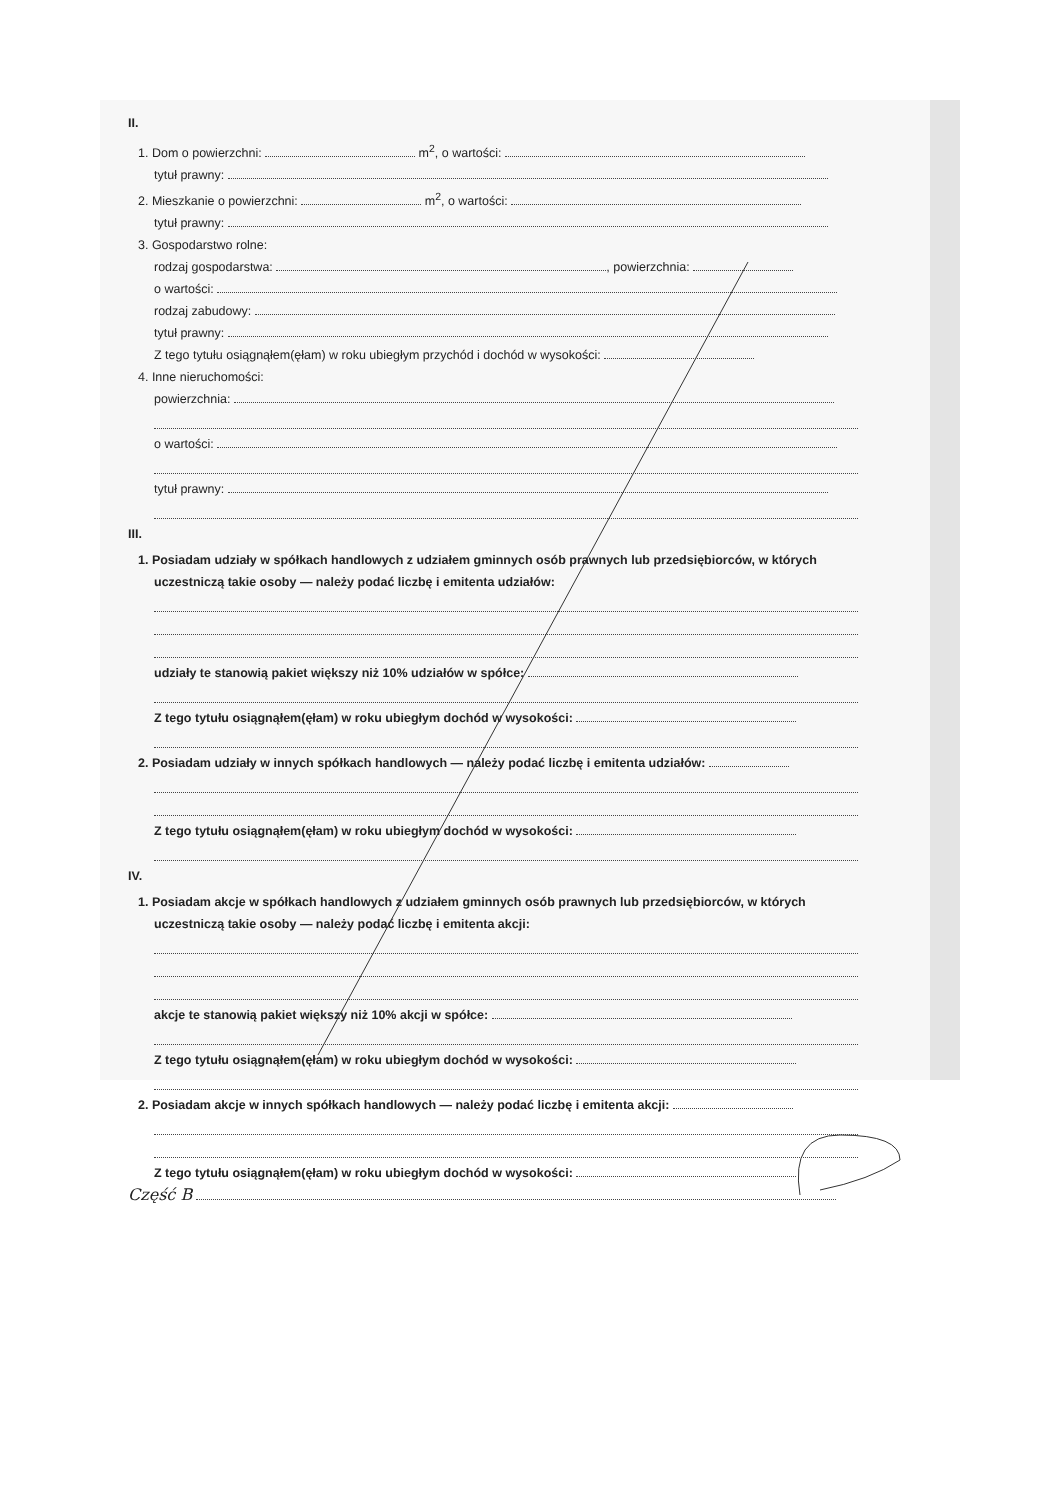II.
1. Dom o powierzchni: m<sup>2</sup>, o wartości:
tytuł prawny:
2. Mieszkanie o powierzchni: m<sup>2</sup>, o wartości:
tytuł prawny:
3. Gospodarstwo rolne:
rodzaj gospodarstwa: , powierzchnia:
o wartości:
rodzaj zabudowy:
tytuł prawny:
Z tego tytułu osiągnąłem(ęłam) w roku ubiegłym przychód i dochód w wysokości:
4. Inne nieruchomości:
powierzchnia:
o wartości:
tytuł prawny:
III.
1. Posiadam udziały w spółkach handlowych z udziałem gminnych osób prawnych lub przedsiębiorców, w których uczestniczą takie osoby — należy podać liczbę i emitenta udziałów:
udziały te stanowią pakiet większy niż 10% udziałów w spółce:
Z tego tytułu osiągnąłem(ęłam) w roku ubiegłym dochód w wysokości:
2. Posiadam udziały w innych spółkach handlowych — należy podać liczbę i emitenta udziałów:
Z tego tytułu osiągnąłem(ęłam) w roku ubiegłym dochód w wysokości:
IV.
1. Posiadam akcje w spółkach handlowych z udziałem gminnych osób prawnych lub przedsiębiorców, w których uczestniczą takie osoby — należy podać liczbę i emitenta akcji:
akcje te stanowią pakiet większy niż 10% akcji w spółce:
Z tego tytułu osiągnąłem(ęłam) w roku ubiegłym dochód w wysokości:
2. Posiadam akcje w innych spółkach handlowych — należy podać liczbę i emitenta akcji:
Z tego tytułu osiągnąłem(ęłam) w roku ubiegłym dochód w wysokości:
Część B